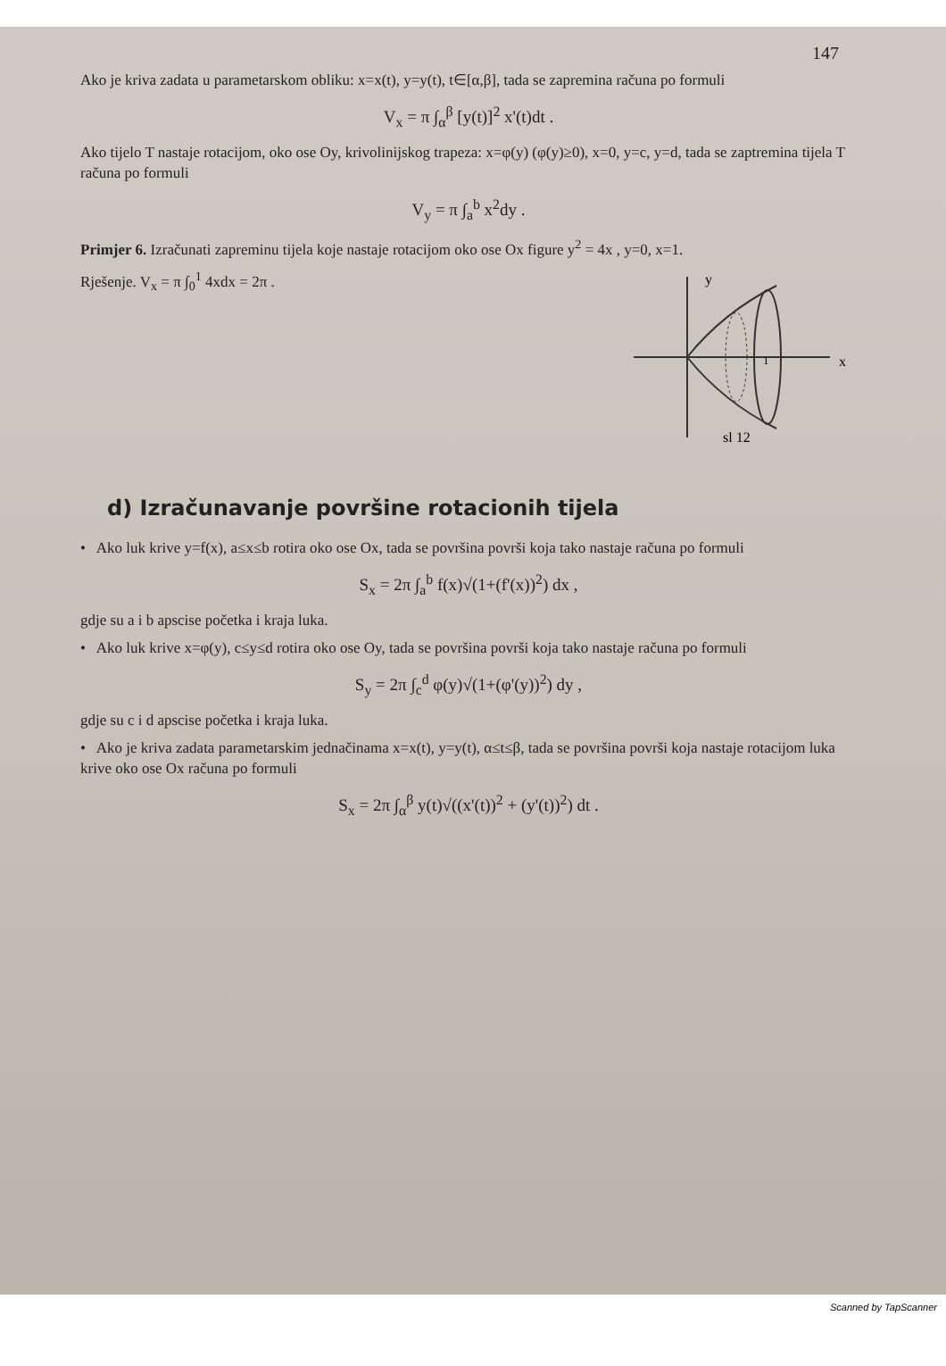147
Ako je kriva zadata u parametarskom obliku: x=x(t), y=y(t), t∈[α,β], tada se zapremina računa po formuli
V<sub>x</sub> = π ∫<sub>α</sub><sup>β</sup> [y(t)]<sup>2</sup> x'(t)dt .
Ako tijelo T nastaje rotacijom, oko ose Oy, krivolinijskog trapeza: x=φ(y) (φ(y)≥0), x=0, y=c, y=d, tada se zaptremina tijela T računa po formuli
V<sub>y</sub> = π ∫<sub>a</sub><sup>b</sup> x<sup>2</sup>dy .
Primjer 6. Izračunati zapreminu tijela koje nastaje rotacijom oko ose Ox figure y<sup>2</sup> = 4x , y=0, x=1.
y
x
1
sl 12
Rješenje. V<sub>x</sub> = π ∫<sub>0</sub><sup>1</sup> 4xdx = 2π .
d) Izračunavanje površine rotacionih tijela
• Ako luk krive y=f(x), a≤x≤b rotira oko ose Ox, tada se površina površi koja tako nastaje računa po formuli
S<sub>x</sub> = 2π ∫<sub>a</sub><sup>b</sup> f(x)√(1+(f'(x))<sup>2</sup>) dx ,
gdje su a i b apscise početka i kraja luka.
• Ako luk krive x=φ(y), c≤y≤d rotira oko ose Oy, tada se površina površi koja tako nastaje računa po formuli
S<sub>y</sub> = 2π ∫<sub>c</sub><sup>d</sup> φ(y)√(1+(φ'(y))<sup>2</sup>) dy ,
gdje su c i d apscise početka i kraja luka.
• Ako je kriva zadata parametarskim jednačinama x=x(t), y=y(t), α≤t≤β, tada se površina površi koja nastaje rotacijom luka krive oko ose Ox računa po formuli
S<sub>x</sub> = 2π ∫<sub>α</sub><sup>β</sup> y(t)√((x'(t))<sup>2</sup> + (y'(t))<sup>2</sup>) dt .
Scanned by TapScanner